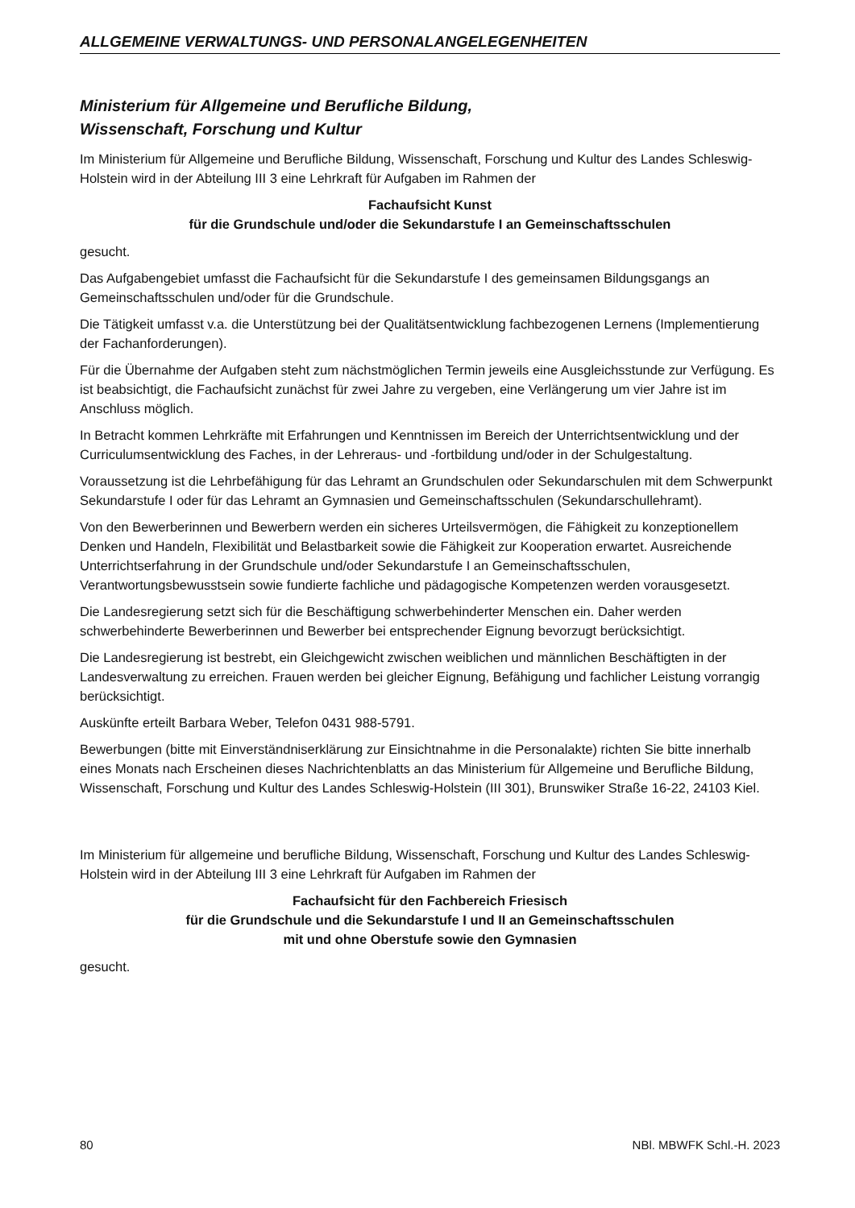ALLGEMEINE VERWALTUNGS- UND PERSONALANGELEGENHEITEN
Ministerium für Allgemeine und Berufliche Bildung,
Wissenschaft, Forschung und Kultur
Im Ministerium für Allgemeine und Berufliche Bildung, Wissenschaft, Forschung und Kultur des Landes Schleswig-Holstein wird in der Abteilung III 3 eine Lehrkraft für Aufgaben im Rahmen der
Fachaufsicht Kunst
für die Grundschule und/oder die Sekundarstufe I an Gemeinschaftsschulen
gesucht.
Das Aufgabengebiet umfasst die Fachaufsicht für die Sekundarstufe I des gemeinsamen Bildungsgangs an Gemeinschaftsschulen und/oder für die Grundschule.
Die Tätigkeit umfasst v.a. die Unterstützung bei der Qualitätsentwicklung fachbezogenen Lernens (Implementierung der Fachanforderungen).
Für die Übernahme der Aufgaben steht zum nächstmöglichen Termin jeweils eine Ausgleichsstunde zur Verfügung. Es ist beabsichtigt, die Fachaufsicht zunächst für zwei Jahre zu vergeben, eine Verlängerung um vier Jahre ist im Anschluss möglich.
In Betracht kommen Lehrkräfte mit Erfahrungen und Kenntnissen im Bereich der Unterrichtsentwicklung und der Curriculumsentwicklung des Faches, in der Lehreraus- und -fortbildung und/oder in der Schulgestaltung.
Voraussetzung ist die Lehrbefähigung für das Lehramt an Grundschulen oder Sekundarschulen mit dem Schwerpunkt Sekundarstufe I oder für das Lehramt an Gymnasien und Gemeinschaftsschulen (Sekundarschullehramt).
Von den Bewerberinnen und Bewerbern werden ein sicheres Urteilsvermögen, die Fähigkeit zu konzeptionellem Denken und Handeln, Flexibilität und Belastbarkeit sowie die Fähigkeit zur Kooperation erwartet. Ausreichende Unterrichtserfahrung in der Grundschule und/oder Sekundarstufe I an Gemeinschaftsschulen, Verantwortungsbewusstsein sowie fundierte fachliche und pädagogische Kompetenzen werden vorausgesetzt.
Die Landesregierung setzt sich für die Beschäftigung schwerbehinderter Menschen ein. Daher werden schwerbehinderte Bewerberinnen und Bewerber bei entsprechender Eignung bevorzugt berücksichtigt.
Die Landesregierung ist bestrebt, ein Gleichgewicht zwischen weiblichen und männlichen Beschäftigten in der Landesverwaltung zu erreichen. Frauen werden bei gleicher Eignung, Befähigung und fachlicher Leistung vorrangig berücksichtigt.
Auskünfte erteilt Barbara Weber, Telefon 0431 988-5791.
Bewerbungen (bitte mit Einverständniserklärung zur Einsichtnahme in die Personalakte) richten Sie bitte innerhalb eines Monats nach Erscheinen dieses Nachrichtenblatts an das Ministerium für Allgemeine und Berufliche Bildung, Wissenschaft, Forschung und Kultur des Landes Schleswig-Holstein (III 301), Brunswiker Straße 16-22, 24103 Kiel.
Im Ministerium für allgemeine und berufliche Bildung, Wissenschaft, Forschung und Kultur des Landes Schleswig-Holstein wird in der Abteilung III 3 eine Lehrkraft für Aufgaben im Rahmen der
Fachaufsicht für den Fachbereich Friesisch
für die Grundschule und die Sekundarstufe I und II an Gemeinschaftsschulen
mit und ohne Oberstufe sowie den Gymnasien
gesucht.
80 NBl. MBWFK Schl.-H. 2023